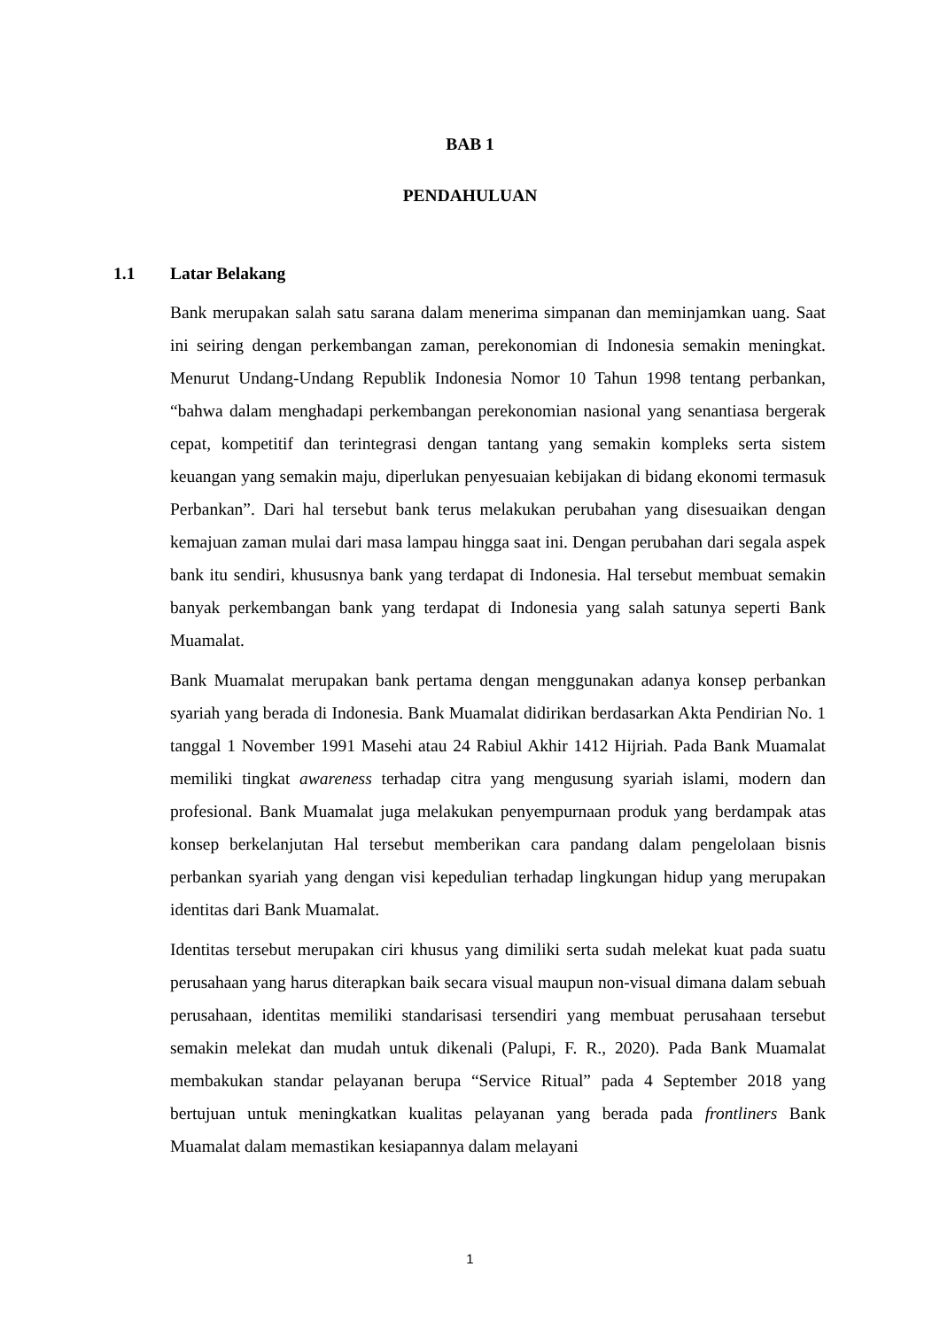BAB 1
PENDAHULUAN
1.1 Latar Belakang
Bank merupakan salah satu sarana dalam menerima simpanan dan meminjamkan uang. Saat ini seiring dengan perkembangan zaman, perekonomian di Indonesia semakin meningkat. Menurut Undang-Undang Republik Indonesia Nomor 10 Tahun 1998 tentang perbankan, “bahwa dalam menghadapi perkembangan perekonomian nasional yang senantiasa bergerak cepat, kompetitif dan terintegrasi dengan tantang yang semakin kompleks serta sistem keuangan yang semakin maju, diperlukan penyesuaian kebijakan di bidang ekonomi termasuk Perbankan”. Dari hal tersebut bank terus melakukan perubahan yang disesuaikan dengan kemajuan zaman mulai dari masa lampau hingga saat ini. Dengan perubahan dari segala aspek bank itu sendiri, khususnya bank yang terdapat di Indonesia. Hal tersebut membuat semakin banyak perkembangan bank yang terdapat di Indonesia yang salah satunya seperti Bank Muamalat.
Bank Muamalat merupakan bank pertama dengan menggunakan adanya konsep perbankan syariah yang berada di Indonesia. Bank Muamalat didirikan berdasarkan Akta Pendirian No. 1 tanggal 1 November 1991 Masehi atau 24 Rabiul Akhir 1412 Hijriah. Pada Bank Muamalat memiliki tingkat awareness terhadap citra yang mengusung syariah islami, modern dan profesional. Bank Muamalat juga melakukan penyempurnaan produk yang berdampak atas konsep berkelanjutan Hal tersebut memberikan cara pandang dalam pengelolaan bisnis perbankan syariah yang dengan visi kepedulian terhadap lingkungan hidup yang merupakan identitas dari Bank Muamalat.
Identitas tersebut merupakan ciri khusus yang dimiliki serta sudah melekat kuat pada suatu perusahaan yang harus diterapkan baik secara visual maupun non-visual dimana dalam sebuah perusahaan, identitas memiliki standarisasi tersendiri yang membuat perusahaan tersebut semakin melekat dan mudah untuk dikenali (Palupi, F. R., 2020). Pada Bank Muamalat membakukan standar pelayanan berupa “Service Ritual” pada 4 September 2018 yang bertujuan untuk meningkatkan kualitas pelayanan yang berada pada frontliners Bank Muamalat dalam memastikan kesiapannya dalam melayani
1